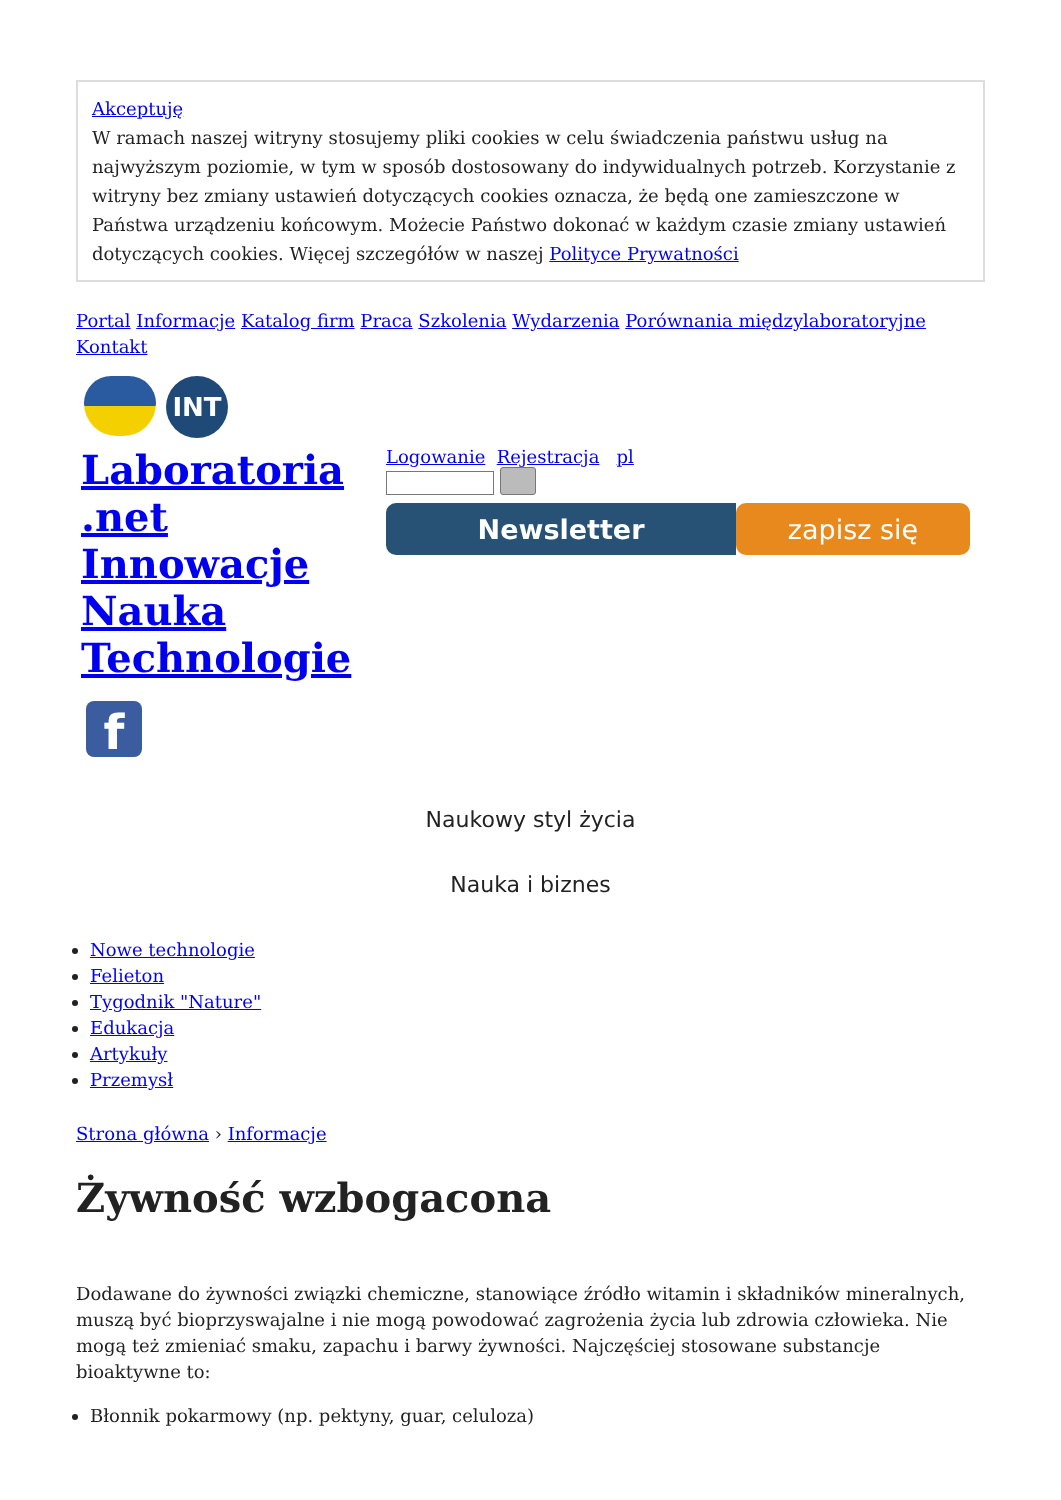Akceptuję
W ramach naszej witryny stosujemy pliki cookies w celu świadczenia państwu usług na najwyższym poziomie, w tym w sposób dostosowany do indywidualnych potrzeb. Korzystanie z witryny bez zmiany ustawień dotyczących cookies oznacza, że będą one zamieszczone w Państwa urządzeniu końcowym. Możecie Państwo dokonać w każdym czasie zmiany ustawień dotyczących cookies. Więcej szczegółów w naszej Polityce Prywatności
Portal Informacje Katalog firm Praca Szkolenia Wydarzenia Porównania międzylaboratoryjne Kontakt
INT
Laboratoria .net Innowacje Nauka Technologie
f
Logowanie Rejestracja pl
Newsletter zapisz się
Naukowy styl życia
Nauka i biznes
Nowe technologie
Felieton
Tygodnik "Nature"
Edukacja
Artykuły
Przemysł
Strona główna › Informacje
Żywność wzbogacona
Dodawane do żywności związki chemiczne, stanowiące źródło witamin i składników mineralnych, muszą być bioprzyswajalne i nie mogą powodować zagrożenia życia lub zdrowia człowieka. Nie mogą też zmieniać smaku, zapachu i barwy żywności. Najczęściej stosowane substancje bioaktywne to:
Błonnik pokarmowy (np. pektyny, guar, celuloza)